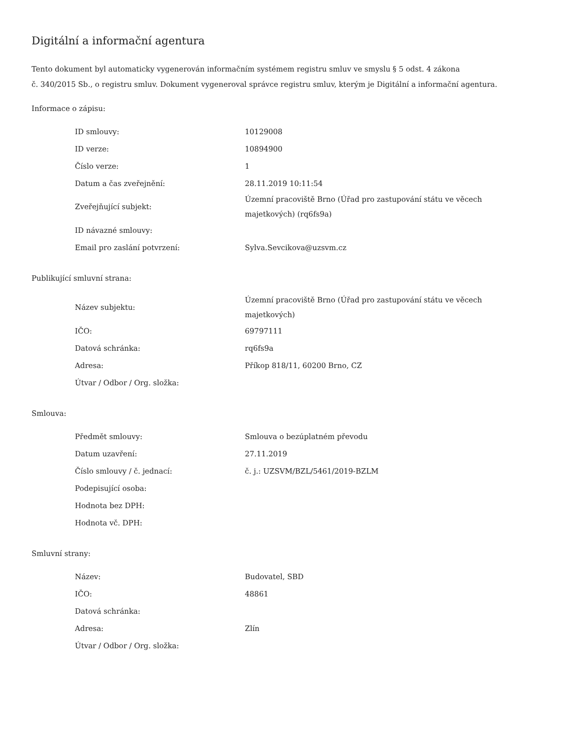Digitální a informační agentura
Tento dokument byl automaticky vygenerován informačním systémem registru smluv ve smyslu § 5 odst. 4 zákona
č. 340/2015 Sb., o registru smluv. Dokument vygeneroval správce registru smluv, kterým je Digitální a informační agentura.
Informace o zápisu:
| ID smlouvy: | 10129008 |
| ID verze: | 10894900 |
| Číslo verze: | 1 |
| Datum a čas zveřejnění: | 28.11.2019 10:11:54 |
| Zveřejňující subjekt: | Územní pracoviště Brno (Úřad pro zastupování státu ve věcech majetkových) (rq6fs9a) |
| ID návazné smlouvy: | |
| Email pro zaslání potvrzení: | Sylva.Sevcikova@uzsvm.cz |
Publikující smluvní strana:
| Název subjektu: | Územní pracoviště Brno (Úřad pro zastupování státu ve věcech majetkových) |
| IČO: | 69797111 |
| Datová schránka: | rq6fs9a |
| Adresa: | Příkop 818/11, 60200 Brno, CZ |
| Útvar / Odbor / Org. složka: | |
Smlouva:
| Předmět smlouvy: | Smlouva o bezúplatném převodu |
| Datum uzavření: | 27.11.2019 |
| Číslo smlouvy / č. jednací: | č. j.: UZSVM/BZL/5461/2019-BZLM |
| Podepisující osoba: | |
| Hodnota bez DPH: | |
| Hodnota vč. DPH: | |
Smluvní strany:
| Název: | Budovatel, SBD |
| IČO: | 48861 |
| Datová schránka: | |
| Adresa: | Zlín |
| Útvar / Odbor / Org. složka: | |